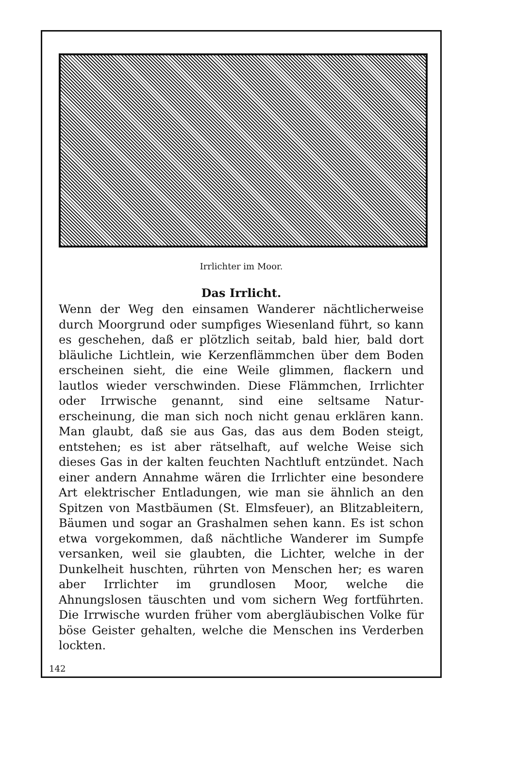Irrlichter im Moor.
Das Irrlicht.
Wenn der Weg den einsamen Wanderer nächtlicherweise durch Moorgrund oder sumpfiges Wiesenland führt, so kann es geschehen, daß er plötzlich seitab, bald hier, bald dort bläuliche Lichtlein, wie Kerzenflämmchen über dem Boden erscheinen sieht, die eine Weile glimmen, flackern und lautlos wieder verschwinden. Diese Flämmchen, Irr­lichter oder Irrwische genannt, sind eine seltsame Natur­erscheinung, die man sich noch nicht genau erklären kann. Man glaubt, daß sie aus Gas, das aus dem Boden steigt, entstehen; es ist aber rätselhaft, auf welche Weise sich dieses Gas in der kalten feuchten Nachtluft entzündet. Nach einer andern Annahme wären die Irrlichter eine be­sondere Art elektrischer Entladungen, wie man sie ähnlich an den Spitzen von Mastbäumen (St. Elmsfeuer), an Blitz­ableitern, Bäumen und sogar an Grashalmen sehen kann. Es ist schon etwa vorgekommen, daß nächtliche Wanderer im Sumpfe versanken, weil sie glaubten, die Lichter, welche in der Dunkelheit huschten, rührten von Menschen her; es waren aber Irrlichter im grundlosen Moor, welche die Ahnungslosen täuschten und vom sichern Weg fortführten. Die Irrwische wurden früher vom abergläubischen Volke für böse Geister gehalten, welche die Menschen ins Ver­derben lockten.
142